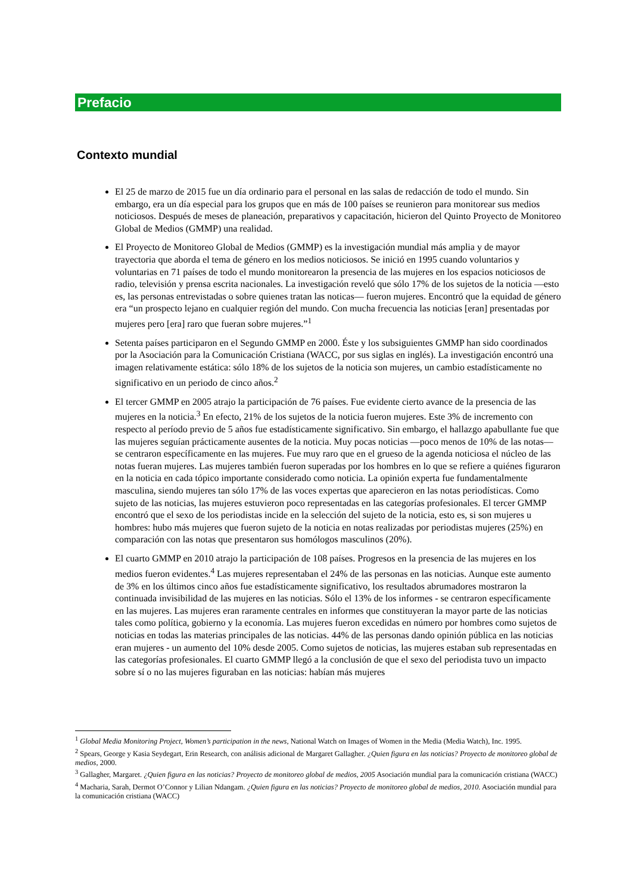Prefacio
Contexto mundial
El 25 de marzo de 2015 fue un día ordinario para el personal en las salas de redacción de todo el mundo. Sin embargo, era un día especial para los grupos que en más de 100 países se reunieron para monitorear sus medios noticiosos. Después de meses de planeación, preparativos y capacitación, hicieron del Quinto Proyecto de Monitoreo Global de Medios (GMMP) una realidad.
El Proyecto de Monitoreo Global de Medios (GMMP) es la investigación mundial más amplia y de mayor trayectoria que aborda el tema de género en los medios noticiosos. Se inició en 1995 cuando voluntarios y voluntarias en 71 países de todo el mundo monitorearon la presencia de las mujeres en los espacios noticiosos de radio, televisión y prensa escrita nacionales. La investigación reveló que sólo 17% de los sujetos de la noticia —esto es, las personas entrevistadas o sobre quienes tratan las noticas— fueron mujeres. Encontró que la equidad de género era “un prospecto lejano en cualquier región del mundo. Con mucha frecuencia las noticias [eran] presentadas por mujeres pero [era] raro que fueran sobre mujeres.”<sup>1</sup>
Setenta países participaron en el Segundo GMMP en 2000. Éste y los subsiguientes GMMP han sido coordinados por la Asociación para la Comunicación Cristiana (WACC, por sus siglas en inglés). La investigación encontró una imagen relativamente estática: sólo 18% de los sujetos de la noticia son mujeres, un cambio estadísticamente no significativo en un periodo de cinco años.<sup>2</sup>
El tercer GMMP en 2005 atrajo la participación de 76 países. Fue evidente cierto avance de la presencia de las mujeres en la noticia.<sup>3</sup> En efecto, 21% de los sujetos de la noticia fueron mujeres. Este 3% de incremento con respecto al período previo de 5 años fue estadísticamente significativo. Sin embargo, el hallazgo apabullante fue que las mujeres seguían prácticamente ausentes de la noticia. Muy pocas noticias —poco menos de 10% de las notas— se centraron específicamente en las mujeres. Fue muy raro que en el grueso de la agenda noticiosa el núcleo de las notas fueran mujeres. Las mujeres también fueron superadas por los hombres en lo que se refiere a quiénes figuraron en la noticia en cada tópico importante considerado como noticia. La opinión experta fue fundamentalmente masculina, siendo mujeres tan sólo 17% de las voces expertas que aparecieron en las notas periodísticas. Como sujeto de las noticias, las mujeres estuvieron poco representadas en las categorías profesionales. El tercer GMMP encontró que el sexo de los periodistas incide en la selección del sujeto de la noticia, esto es, si son mujeres u hombres: hubo más mujeres que fueron sujeto de la noticia en notas realizadas por periodistas mujeres (25%) en comparación con las notas que presentaron sus homólogos masculinos (20%).
El cuarto GMMP en 2010 atrajo la participación de 108 países. Progresos en la presencia de las mujeres en los medios fueron evidentes.<sup>4</sup> Las mujeres representaban el 24% de las personas en las noticias. Aunque este aumento de 3% en los últimos cinco años fue estadísticamente significativo, los resultados abrumadores mostraron la continuada invisibilidad de las mujeres en las noticias. Sólo el 13% de los informes - se centraron específicamente en las mujeres. Las mujeres eran raramente centrales en informes que constituyeran la mayor parte de las noticias tales como política, gobierno y la economía. Las mujeres fueron excedidas en número por hombres como sujetos de noticias en todas las materias principales de las noticias. 44% de las personas dando opinión pública en las noticias eran mujeres - un aumento del 10% desde 2005. Como sujetos de noticias, las mujeres estaban sub representadas en las categorías profesionales. El cuarto GMMP llegó a la conclusión de que el sexo del periodista tuvo un impacto sobre sí o no las mujeres figuraban en las noticias: habían más mujeres
<sup>1</sup> Global Media Monitoring Project, Women’s participation in the news, National Watch on Images of Women in the Media (Media Watch), Inc. 1995.
<sup>2</sup> Spears, George y Kasia Seydegart, Erin Research, con análisis adicional de Margaret Gallagher. ¿Quien figura en las noticias? Proyecto de monitoreo global de medios, 2000.
<sup>3</sup> Gallagher, Margaret. ¿Quien figura en las noticias? Proyecto de monitoreo global de medios, 2005 Asociación mundial para la comunicación cristiana (WACC)
<sup>4</sup> Macharia, Sarah, Dermot O’Connor y Lilian Ndangam. ¿Quien figura en las noticias? Proyecto de monitoreo global de medios, 2010. Asociación mundial para la comunicación cristiana (WACC)